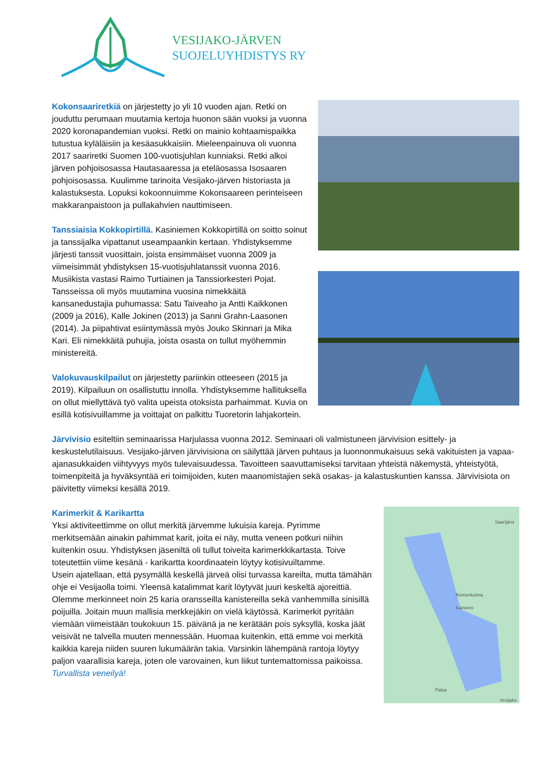VESIJAKO-JÄRVEN
SUOJELUYHDISTYS RY
Kokonsaariretkiä on järjestetty jo yli 10 vuoden ajan. Retki on jouduttu perumaan muutamia kertoja huonon sään vuoksi ja vuonna 2020 koronapandemian vuoksi. Retki on mainio kohtaamispaikka tutustua kyläläisiin ja kesäasukkaisiin. Mieleenpainuva oli vuonna 2017 saariretki Suomen 100-vuotisjuhlan kunniaksi. Retki alkoi järven pohjoisosassa Hautasaaressa ja eteläosassa Isosaaren pohjoisosassa. Kuulimme tarinoita Vesijako-järven historiasta ja kalastuksesta. Lopuksi kokoonnuimme Kokonsaareen perinteiseen makkaranpaistoon ja pullakahvien nauttimiseen.
Tanssiaisia Kokkopirtillä. Kasiniemen Kokkopirtillä on soitto soinut ja tanssijalka vipattanut useampaankin kertaan. Yhdistyksemme järjesti tanssit vuosittain, joista ensimmäiset vuonna 2009 ja viimeisimmät yhdistyksen 15-vuotisjuhlatanssit vuonna 2016. Musiikista vastasi Raimo Turtiainen ja Tanssiorkesteri Pojat. Tansseissa oli myös muutamina vuosina nimekkäitä kansanedustajia puhumassa: Satu Taiveaho ja Antti Kaikkonen (2009 ja 2016), Kalle Jokinen (2013) ja Sanni Grahn-Laasonen (2014). Ja piipahtivat esiintymässä myös Jouko Skinnari ja Mika Kari. Eli nimekkäitä puhujia, joista osasta on tullut myöhemmin ministereitä.
Valokuvauskilpailut on järjestetty pariinkin otteeseen (2015 ja 2019). Kilpailuun on osallistuttu innolla. Yhdistyksemme hallituksella on ollut miellyttävä työ valita upeista otoksista parhaimmat. Kuvia on esillä kotisivuillamme ja voittajat on palkittu Tuoretorin lahjakortein.
Järvivisio esiteltiin seminaarissa Harjulassa vuonna 2012. Seminaari oli valmistuneen järvivision esittely- ja keskustelutilaisuus. Vesijako-järven järvivisiona on säilyttää järven puhtaus ja luonnonmukaisuus sekä vakituisten ja vapaa-ajanasukkaiden viihtyvyys myös tulevaisuudessa. Tavoitteen saavuttamiseksi tarvitaan yhteistä näkemystä, yhteistyötä, toimenpiteitä ja hyväksyntää eri toimijoiden, kuten maanomistajien sekä osakas- ja kalastuskuntien kanssa. Järvivisiota on päivitetty viimeksi kesällä 2019.
Saarijärvi
Romonkulma
Kainiemi
Palsa
Vesijako
Karimerkit & Karikartta
Yksi aktiviteettimme on ollut merkitä järvemme lukuisia kareja. Pyrimme merkitsemään ainakin pahimmat karit, joita ei näy, mutta veneen potkuri niihin kuitenkin osuu. Yhdistyksen jäseniltä oli tullut toiveita karimerkkikartasta. Toive toteutettiin viime kesänä - karikartta koordinaatein löytyy kotisivuiltamme.
Usein ajatellaan, että pysymällä keskellä järveä olisi turvassa kareilta, mutta tämähän ohje ei Vesijaolla toimi. Yleensä katalimmat karit löytyvät juuri keskeltä ajoreittiä. Olemme merkinneet noin 25 karia oransseilla kanistereilla sekä vanhemmilla sinisillä poijuilla. Joitain muun mallisia merkkejäkin on vielä käytössä. Karimerkit pyritään viemään viimeistään toukokuun 15. päivänä ja ne kerätään pois syksyllä, koska jäät veisivät ne talvella muuten mennessään. Huomaa kuitenkin, että emme voi merkitä kaikkia kareja niiden suuren lukumäärän takia. Varsinkin lähempänä rantoja löytyy paljon vaarallisia kareja, joten ole varovainen, kun liikut tuntemattomissa paikoissa.
Turvallista veneilyä!